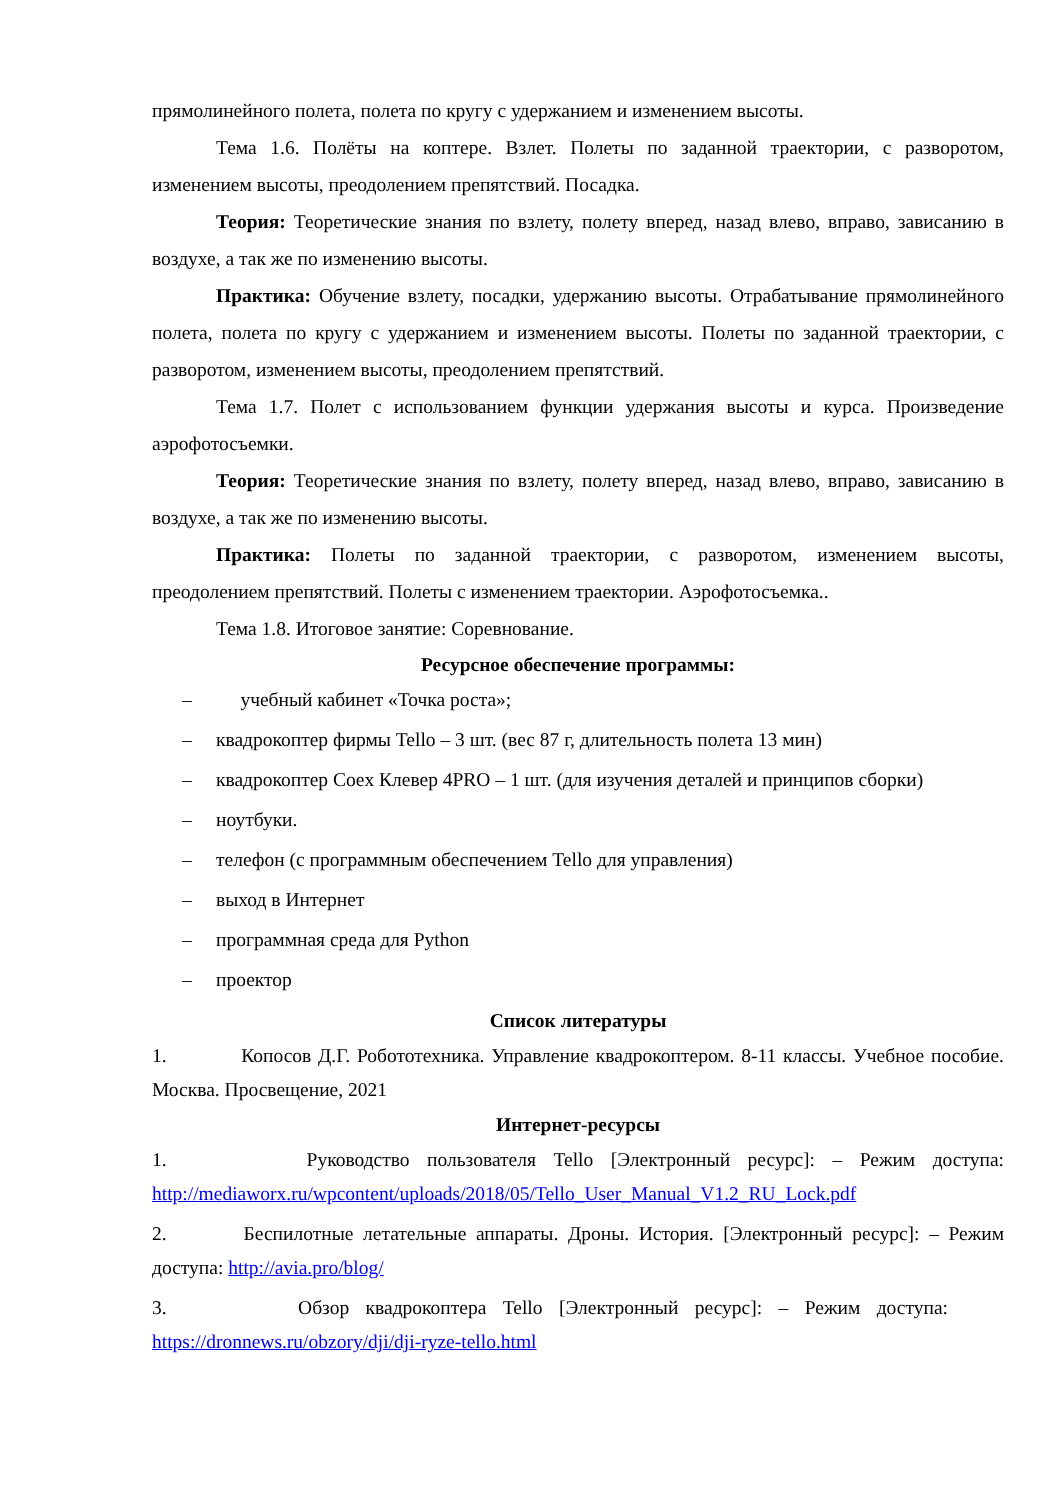прямолинейного полета, полета по кругу с удержанием и изменением высоты.
Тема 1.6. Полёты на коптере. Взлет. Полеты по заданной траектории, с разворотом, изменением высоты, преодолением препятствий. Посадка.
Теория: Теоретические знания по взлету, полету вперед, назад влево, вправо, зависанию в воздухе, а так же по изменению высоты.
Практика: Обучение взлету, посадки, удержанию высоты. Отрабатывание прямолинейного полета, полета по кругу с удержанием и изменением высоты. Полеты по заданной траектории, с разворотом, изменением высоты, преодолением препятствий.
Тема 1.7. Полет с использованием функции удержания высоты и курса. Произведение аэрофотосъемки.
Теория: Теоретические знания по взлету, полету вперед, назад влево, вправо, зависанию в воздухе, а так же по изменению высоты.
Практика: Полеты по заданной траектории, с разворотом, изменением высоты, преодолением препятствий. Полеты с изменением траектории. Аэрофотосъемка..
Тема 1.8. Итоговое занятие: Соревнование.
Ресурсное обеспечение программы:
– учебный кабинет «Точка роста»;
– квадрокоптер фирмы Tello – 3 шт. (вес 87 г, длительность полета 13 мин)
– квадрокоптер Coex Клевер 4PRO – 1 шт. (для изучения деталей и принципов сборки)
– ноутбуки.
– телефон (с программным обеспечением Tello для управления)
– выход в Интернет
– программная среда для Python
– проектор
Список литературы
1. Копосов Д.Г. Робототехника. Управление квадрокоптером. 8-11 классы. Учебное пособие. Москва. Просвещение, 2021
Интернет-ресурсы
1. Руководство пользователя Tello [Электронный ресурс]: – Режим доступа: http://mediaworx.ru/wpcontent/uploads/2018/05/Tello_User_Manual_V1.2_RU_Lock.pdf
2. Беспилотные летательные аппараты. Дроны. История. [Электронный ресурс]: – Режим доступа: http://avia.pro/blog/
3. Обзор квадрокоптера Tello [Электронный ресурс]: – Режим доступа: https://dronnews.ru/obzory/dji/dji-ryze-tello.html